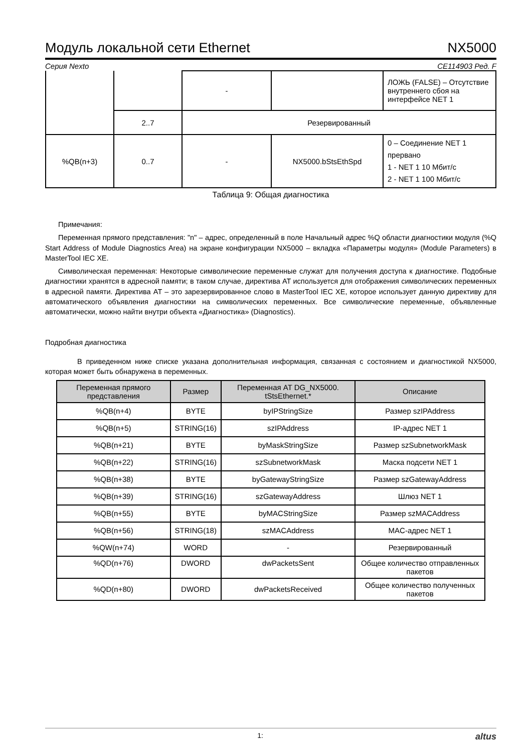Модуль локальной сети Ethernet NX5000
Серия Nexto CE114903 Ред. F
| | | - | | ЛОЖЬ (FALSE) – Отсутствие внутреннего сбоя на интерфейсе NET 1 |
| | 2..7 | Резервированный | | |
| %QB(n+3) | 0..7 | - | NX5000.bStsEthSpd | 0 – Соединение NET 1 прервано 1 - NET 1 10 Мбит/с 2 - NET 1 100 Мбит/с |
Таблица 9: Общая диагностика
Примечания:
Переменная прямого представления: "n" – адрес, определенный в поле Начальный адрес %Q области диагностики модуля (%Q Start Address of Module Diagnostics Area) на экране конфигурации NX5000 – вкладка «Параметры модуля» (Module Parameters) в MasterTool IEC XE.
Символическая переменная: Некоторые символические переменные служат для получения доступа к диагностике. Подобные диагностики хранятся в адресной памяти; в таком случае, директива AT используется для отображения символических переменных в адресной памяти. Директива AT – это зарезервированное слово в MasterTool IEC XE, которое использует данную директиву для автоматического объявления диагностики на символических переменных. Все символические переменные, объявленные автоматически, можно найти внутри объекта «Диагностика» (Diagnostics).
Подробная диагностика
В приведенном ниже списке указана дополнительная информация, связанная с состоянием и диагностикой NX5000, которая может быть обнаружена в переменных.
| Переменная прямого представления | Размер | Переменная AT DG_NX5000. tStsEthernet.* | Описание |
| --- | --- | --- | --- |
| %QB(n+4) | BYTE | byIPStringSize | Размер szIPAddress |
| %QB(n+5) | STRING(16) | szIPAddress | IP-адрес NET 1 |
| %QB(n+21) | BYTE | byMaskStringSize | Размер szSubnetworkMask |
| %QB(n+22) | STRING(16) | szSubnetworkMask | Маска подсети NET 1 |
| %QB(n+38) | BYTE | byGatewayStringSize | Размер szGatewayAddress |
| %QB(n+39) | STRING(16) | szGatewayAddress | Шлюз NET 1 |
| %QB(n+55) | BYTE | byMACStringSize | Размер szMACAddress |
| %QB(n+56) | STRING(18) | szMACAddress | MAC-адрес NET 1 |
| %QW(n+74) | WORD | - | Резервированный |
| %QD(n+76) | DWORD | dwPacketsSent | Общее количество отправленных пакетов |
| %QD(n+80) | DWORD | dwPacketsReceived | Общее количество полученных пакетов |
1: altus